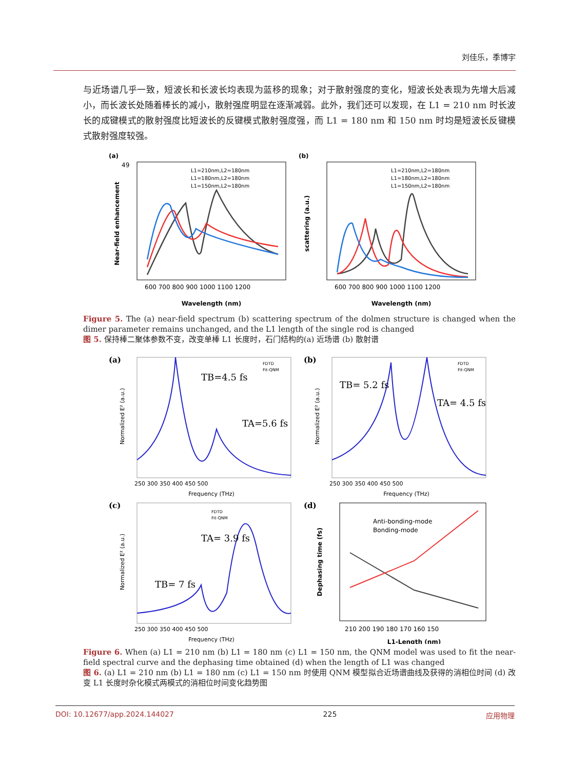刘佳乐，季博宇
与近场谱几乎一致，短波长和长波长均表现为蓝移的现象；对于散射强度的变化，短波长处表现为先增大后减小，而长波长处随着棒长的减小，散射强度明显在逐渐减弱。此外，我们还可以发现，在 L1 = 210 nm 时长波长的成键模式的散射强度比短波长的反键模式散射强度强，而 L1 = 180 nm 和 150 nm 时均是短波长反键模式散射强度较强。
(a)
Near-field enhancement
Wavelength (nm)
600 700 800 900 1000 1100 1200
49
L1=210nm,L2=180nm
L1=180nm,L2=180nm
L1=150nm,L2=180nm
(b)
scattering (a.u.)
Wavelength (nm)
600 700 800 900 1000 1100 1200
L1=210nm,L2=180nm
L1=180nm,L2=180nm
L1=150nm,L2=180nm
Figure 5. The (a) near-field spectrum (b) scattering spectrum of the dolmen structure is changed when the dimer parameter remains unchanged, and the L1 length of the single rod is changed
图 5. 保持棒二聚体参数不变，改变单棒 L1 长度时，石门结构的(a) 近场谱 (b) 散射谱
(a)
Normalized E² (a.u.)
Frequency (THz)
250 300 350 400 450 500
TB=4.5 fs
TA=5.6 fs
FDTD
Fit-QNM
(b)
Normalized E² (a.u.)
Frequency (THz)
250 300 350 400 450 500
TB= 5.2 fs
TA= 4.5 fs
FDTD
Fit-QNM
(c)
Normalized E² (a.u.)
Frequency (THz)
250 300 350 400 450 500
TA= 3.9 fs
TB= 7 fs
FDTD
Fit-QNM
(d)
Dephasing time (fs)
L1-Length (nm)
210 200 190 180 170 160 150
Anti-bonding-mode
Bonding-mode
Figure 6. When (a) L1 = 210 nm (b) L1 = 180 nm (c) L1 = 150 nm, the QNM model was used to fit the near-field spectral curve and the dephasing time obtained (d) when the length of L1 was changed
图 6. (a) L1 = 210 nm (b) L1 = 180 nm (c) L1 = 150 nm 时使用 QNM 模型拟合近场谱曲线及获得的消相位时间 (d) 改变 L1 长度时杂化模式两模式的消相位时间变化趋势图
DOI: 10.12677/app.2024.144027 225 应用物理